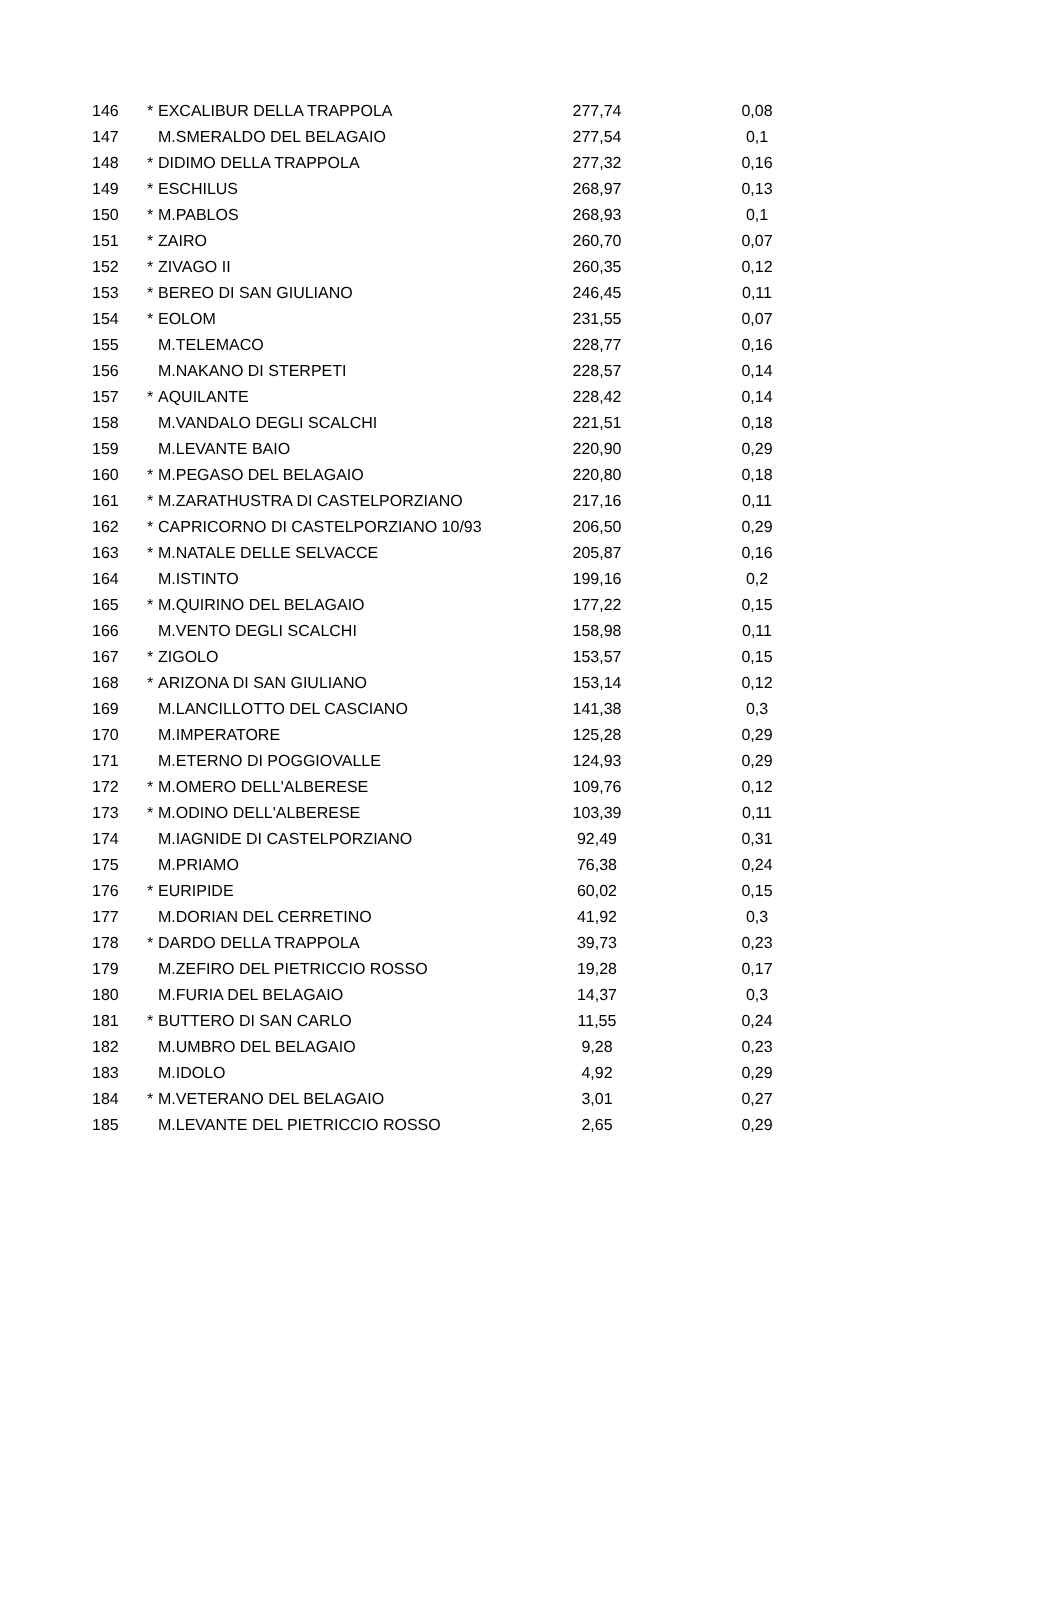| 146 | * | EXCALIBUR DELLA TRAPPOLA | 277,74 | 0,08 |
| 147 | | M.SMERALDO DEL BELAGAIO | 277,54 | 0,1 |
| 148 | * | DIDIMO DELLA TRAPPOLA | 277,32 | 0,16 |
| 149 | * | ESCHILUS | 268,97 | 0,13 |
| 150 | * | M.PABLOS | 268,93 | 0,1 |
| 151 | * | ZAIRO | 260,70 | 0,07 |
| 152 | * | ZIVAGO II | 260,35 | 0,12 |
| 153 | * | BEREO DI SAN GIULIANO | 246,45 | 0,11 |
| 154 | * | EOLOM | 231,55 | 0,07 |
| 155 | | M.TELEMACO | 228,77 | 0,16 |
| 156 | | M.NAKANO DI STERPETI | 228,57 | 0,14 |
| 157 | * | AQUILANTE | 228,42 | 0,14 |
| 158 | | M.VANDALO DEGLI SCALCHI | 221,51 | 0,18 |
| 159 | | M.LEVANTE BAIO | 220,90 | 0,29 |
| 160 | * | M.PEGASO DEL BELAGAIO | 220,80 | 0,18 |
| 161 | * | M.ZARATHUSTRA DI CASTELPORZIANO | 217,16 | 0,11 |
| 162 | * | CAPRICORNO DI CASTELPORZIANO 10/93 | 206,50 | 0,29 |
| 163 | * | M.NATALE DELLE SELVACCE | 205,87 | 0,16 |
| 164 | | M.ISTINTO | 199,16 | 0,2 |
| 165 | * | M.QUIRINO DEL BELAGAIO | 177,22 | 0,15 |
| 166 | | M.VENTO DEGLI SCALCHI | 158,98 | 0,11 |
| 167 | * | ZIGOLO | 153,57 | 0,15 |
| 168 | * | ARIZONA DI SAN GIULIANO | 153,14 | 0,12 |
| 169 | | M.LANCILLOTTO DEL CASCIANO | 141,38 | 0,3 |
| 170 | | M.IMPERATORE | 125,28 | 0,29 |
| 171 | | M.ETERNO DI POGGIOVALLE | 124,93 | 0,29 |
| 172 | * | M.OMERO DELL'ALBERESE | 109,76 | 0,12 |
| 173 | * | M.ODINO DELL'ALBERESE | 103,39 | 0,11 |
| 174 | | M.IAGNIDE DI CASTELPORZIANO | 92,49 | 0,31 |
| 175 | | M.PRIAMO | 76,38 | 0,24 |
| 176 | * | EURIPIDE | 60,02 | 0,15 |
| 177 | | M.DORIAN DEL CERRETINO | 41,92 | 0,3 |
| 178 | * | DARDO DELLA TRAPPOLA | 39,73 | 0,23 |
| 179 | | M.ZEFIRO DEL PIETRICCIO ROSSO | 19,28 | 0,17 |
| 180 | | M.FURIA DEL BELAGAIO | 14,37 | 0,3 |
| 181 | * | BUTTERO DI SAN CARLO | 11,55 | 0,24 |
| 182 | | M.UMBRO DEL BELAGAIO | 9,28 | 0,23 |
| 183 | | M.IDOLO | 4,92 | 0,29 |
| 184 | * | M.VETERANO DEL BELAGAIO | 3,01 | 0,27 |
| 185 | | M.LEVANTE DEL PIETRICCIO ROSSO | 2,65 | 0,29 |